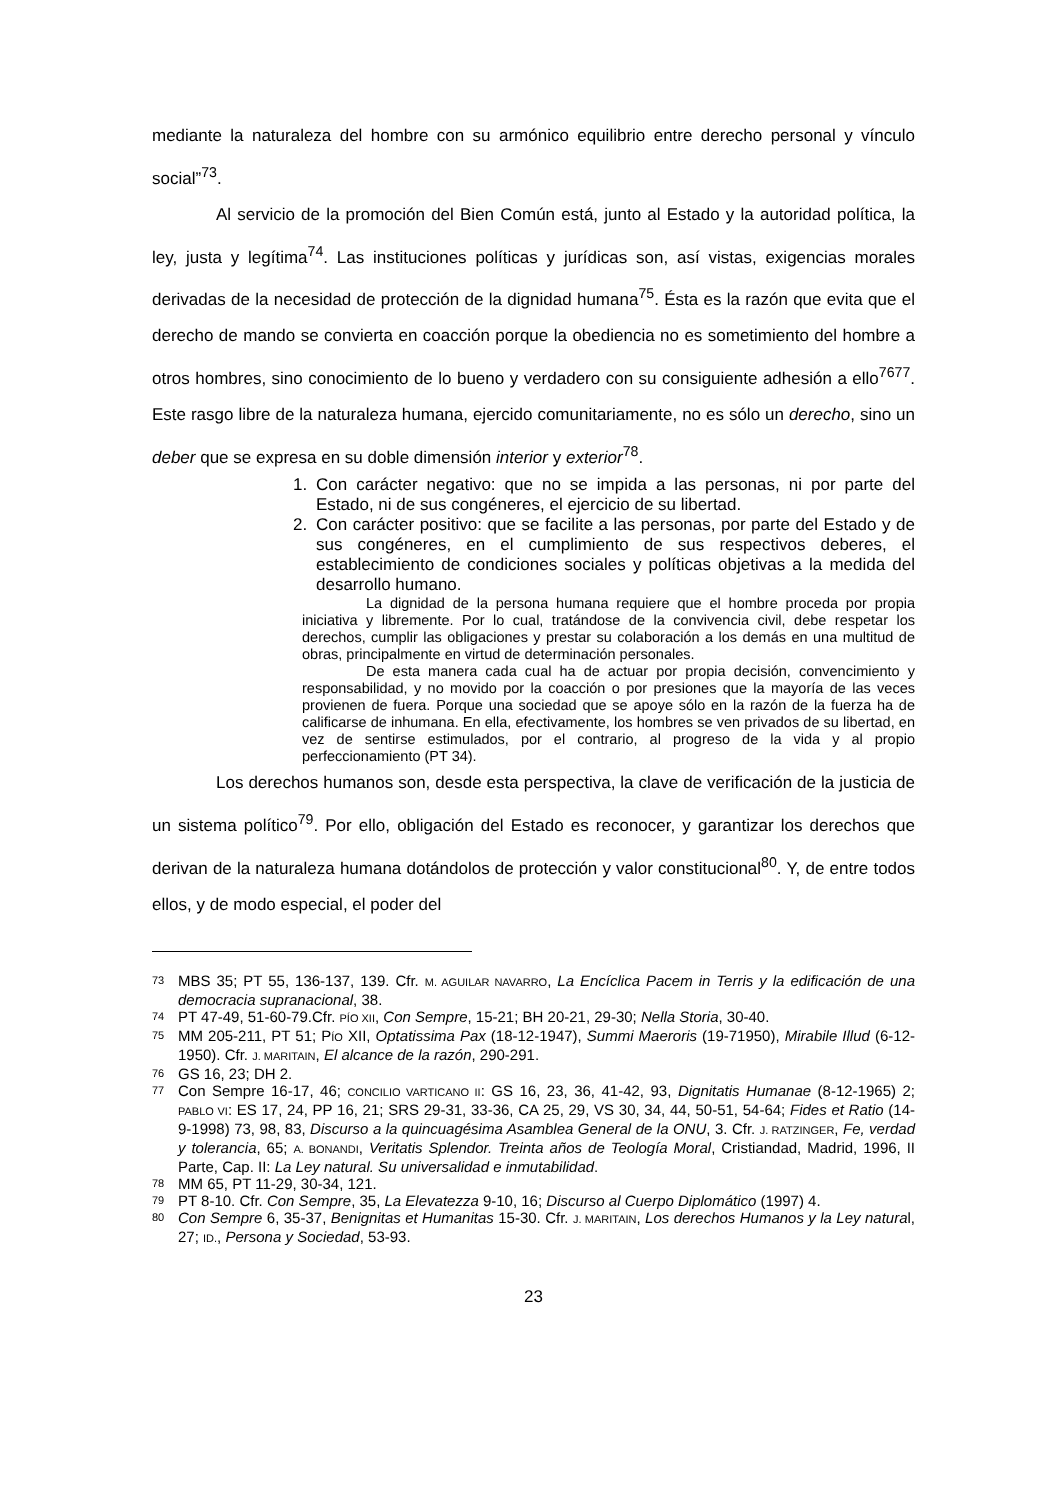mediante la naturaleza del hombre con su armónico equilibrio entre derecho personal y vínculo social”<sup>73</sup>.
Al servicio de la promoción del Bien Común está, junto al Estado y la autoridad política, la ley, justa y legítima<sup>74</sup>. Las instituciones políticas y jurídicas son, así vistas, exigencias morales derivadas de la necesidad de protección de la dignidad humana<sup>75</sup>. Ésta es la razón que evita que el derecho de mando se convierta en coacción porque la obediencia no es sometimiento del hombre a otros hombres, sino conocimiento de lo bueno y verdadero con su consiguiente adhesión a ello<sup>76</sup><sup>77</sup>. Este rasgo libre de la naturaleza humana, ejercido comunitariamente, no es sólo un derecho, sino un deber que se expresa en su doble dimensión interior y exterior<sup>78</sup>.
1. Con carácter negativo: que no se impida a las personas, ni por parte del Estado, ni de sus congéneres, el ejercicio de su libertad.
2. Con carácter positivo: que se facilite a las personas, por parte del Estado y de sus congéneres, en el cumplimiento de sus respectivos deberes, el establecimiento de condiciones sociales y políticas objetivas a la medida del desarrollo humano.
La dignidad de la persona humana requiere que el hombre proceda por propia iniciativa y libremente. Por lo cual, tratándose de la convivencia civil, debe respetar los derechos, cumplir las obligaciones y prestar su colaboración a los demás en una multitud de obras, principalmente en virtud de determinación personales.
De esta manera cada cual ha de actuar por propia decisión, convencimiento y responsabilidad, y no movido por la coacción o por presiones que la mayoría de las veces provienen de fuera. Porque una sociedad que se apoye sólo en la razón de la fuerza ha de calificarse de inhumana. En ella, efectivamente, los hombres se ven privados de su libertad, en vez de sentirse estimulados, por el contrario, al progreso de la vida y al propio perfeccionamiento (PT 34).
Los derechos humanos son, desde esta perspectiva, la clave de verificación de la justicia de un sistema político<sup>79</sup>. Por ello, obligación del Estado es reconocer, y garantizar los derechos que derivan de la naturaleza humana dotándolos de protección y valor constitucional<sup>80</sup>. Y, de entre todos ellos, y de modo especial, el poder del
73 MBS 35; PT 55, 136-137, 139. Cfr. M. AGUILAR NAVARRO, La Encíclica Pacem in Terris y la edificación de una democracia supranacional, 38.
74 PT 47-49, 51-60-79.Cfr. PÍO XII, Con Sempre, 15-21; BH 20-21, 29-30; Nella Storia, 30-40.
75 MM 205-211, PT 51; PÍO XII, Optatissima Pax (18-12-1947), Summi Maeroris (19-71950), Mirabile Illud (6-12-1950). Cfr. J. MARITAIN, El alcance de la razón, 290-291.
76 GS 16, 23; DH 2.
77 Con Sempre 16-17, 46; CONCILIO VARTICANO II: GS 16, 23, 36, 41-42, 93, Dignitatis Humanae (8-12-1965) 2; PABLO VI: ES 17, 24, PP 16, 21; SRS 29-31, 33-36, CA 25, 29, VS 30, 34, 44, 50-51, 54-64; Fides et Ratio (14-9-1998) 73, 98, 83, Discurso a la quincuagésima Asamblea General de la ONU, 3. Cfr. J. RATZINGER, Fe, verdad y tolerancia, 65; A. BONANDI, Veritatis Splendor. Treinta años de Teología Moral, Cristiandad, Madrid, 1996, II Parte, Cap. II: La Ley natural. Su universalidad e inmutabilidad.
78 MM 65, PT 11-29, 30-34, 121.
79 PT 8-10. Cfr. Con Sempre, 35, La Elevatezza 9-10, 16; Discurso al Cuerpo Diplomático (1997) 4.
80 Con Sempre 6, 35-37, Benignitas et Humanitas 15-30. Cfr. J. MARITAIN, Los derechos Humanos y la Ley natural, 27; ID., Persona y Sociedad, 53-93.
23